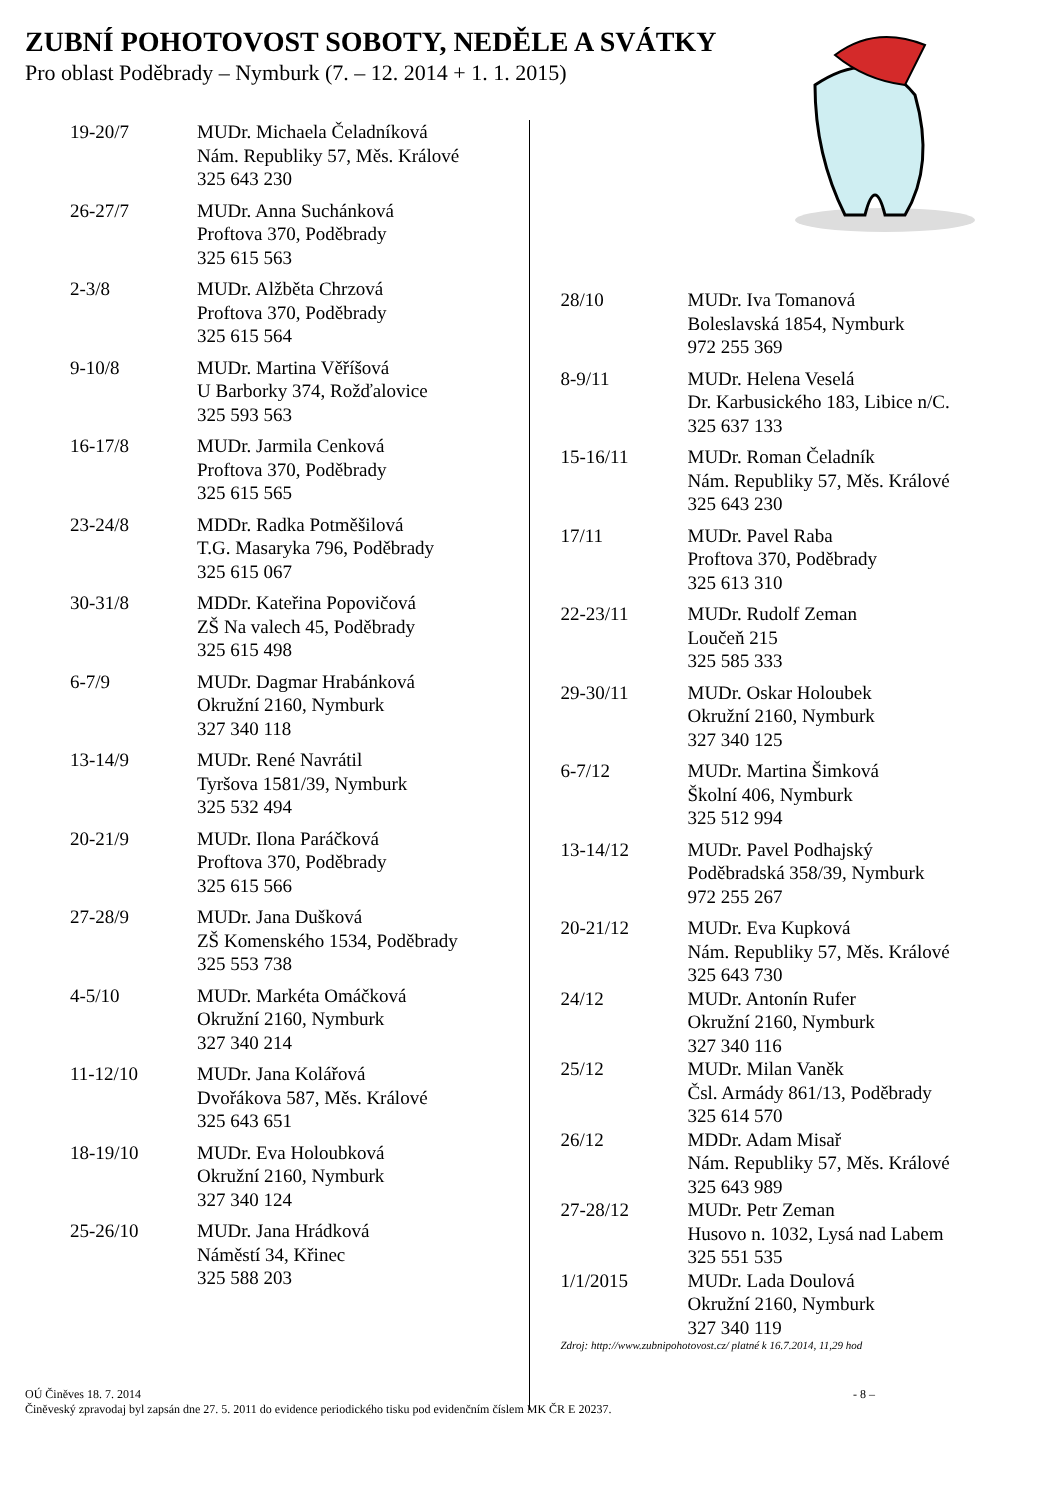ZUBNÍ POHOTOVOST SOBOTY, NEDĚLE A SVÁTKY
Pro oblast Poděbrady – Nymburk (7. – 12. 2014 + 1. 1. 2015)
| 19-20/7 | MUDr. Michaela Čeladníková Nám. Republiky 57, Měs. Králové 325 643 230 |
| 26-27/7 | MUDr. Anna Suchánková Proftova 370, Poděbrady 325 615 563 |
| 2-3/8 | MUDr. Alžběta Chrzová Proftova 370, Poděbrady 325 615 564 |
| 9-10/8 | MUDr. Martina Věříšová U Barborky 374, Rožďalovice 325 593 563 |
| 16-17/8 | MUDr. Jarmila Cenková Proftova 370, Poděbrady 325 615 565 |
| 23-24/8 | MDDr. Radka Potměšilová T.G. Masaryka 796, Poděbrady 325 615 067 |
| 30-31/8 | MDDr. Kateřina Popovičová ZŠ Na valech 45, Poděbrady 325 615 498 |
| 6-7/9 | MUDr. Dagmar Hrabánková Okružní 2160, Nymburk 327 340 118 |
| 13-14/9 | MUDr. René Navrátil Tyršova 1581/39, Nymburk 325 532 494 |
| 20-21/9 | MUDr. Ilona Paráčková Proftova 370, Poděbrady 325 615 566 |
| 27-28/9 | MUDr. Jana Dušková ZŠ Komenského 1534, Poděbrady 325 553 738 |
| 4-5/10 | MUDr. Markéta Omáčková Okružní 2160, Nymburk 327 340 214 |
| 11-12/10 | MUDr. Jana Kolářová Dvořákova 587, Měs. Králové 325 643 651 |
| 18-19/10 | MUDr. Eva Holoubková Okružní 2160, Nymburk 327 340 124 |
| 25-26/10 | MUDr. Jana Hrádková Náměstí 34, Křinec 325 588 203 |
| 28/10 | MUDr. Iva Tomanová Boleslavská 1854, Nymburk 972 255 369 |
| 8-9/11 | MUDr. Helena Veselá Dr. Karbusického 183, Libice n/C. 325 637 133 |
| 15-16/11 | MUDr. Roman Čeladník Nám. Republiky 57, Měs. Králové 325 643 230 |
| 17/11 | MUDr. Pavel Raba Proftova 370, Poděbrady 325 613 310 |
| 22-23/11 | MUDr. Rudolf Zeman Loučeň 215 325 585 333 |
| 29-30/11 | MUDr. Oskar Holoubek Okružní 2160, Nymburk 327 340 125 |
| 6-7/12 | MUDr. Martina Šimková Školní 406, Nymburk 325 512 994 |
| 13-14/12 | MUDr. Pavel Podhajský Poděbradská 358/39, Nymburk 972 255 267 |
| 20-21/12 | MUDr. Eva Kupková Nám. Republiky 57, Měs. Králové 325 643 730 |
| 24/12 | MUDr. Antonín Rufer Okružní 2160, Nymburk 327 340 116 |
| 25/12 | MUDr. Milan Vaněk Čsl. Armády 861/13, Poděbrady 325 614 570 |
| 26/12 | MDDr. Adam Misař Nám. Republiky 57, Měs. Králové 325 643 989 |
| 27-28/12 | MUDr. Petr Zeman Husovo n. 1032, Lysá nad Labem 325 551 535 |
| 1/1/2015 | MUDr. Lada Doulová Okružní 2160, Nymburk 327 340 119 |
Zdroj: http://www.zubnipohotovost.cz/ platné k 16.7.2014, 11,29 hod
- 8 – OÚ Činěves 18. 7. 2014
Činěveský zpravodaj byl zapsán dne 27. 5. 2011 do evidence periodického tisku pod evidenčním číslem MK ČR E 20237.